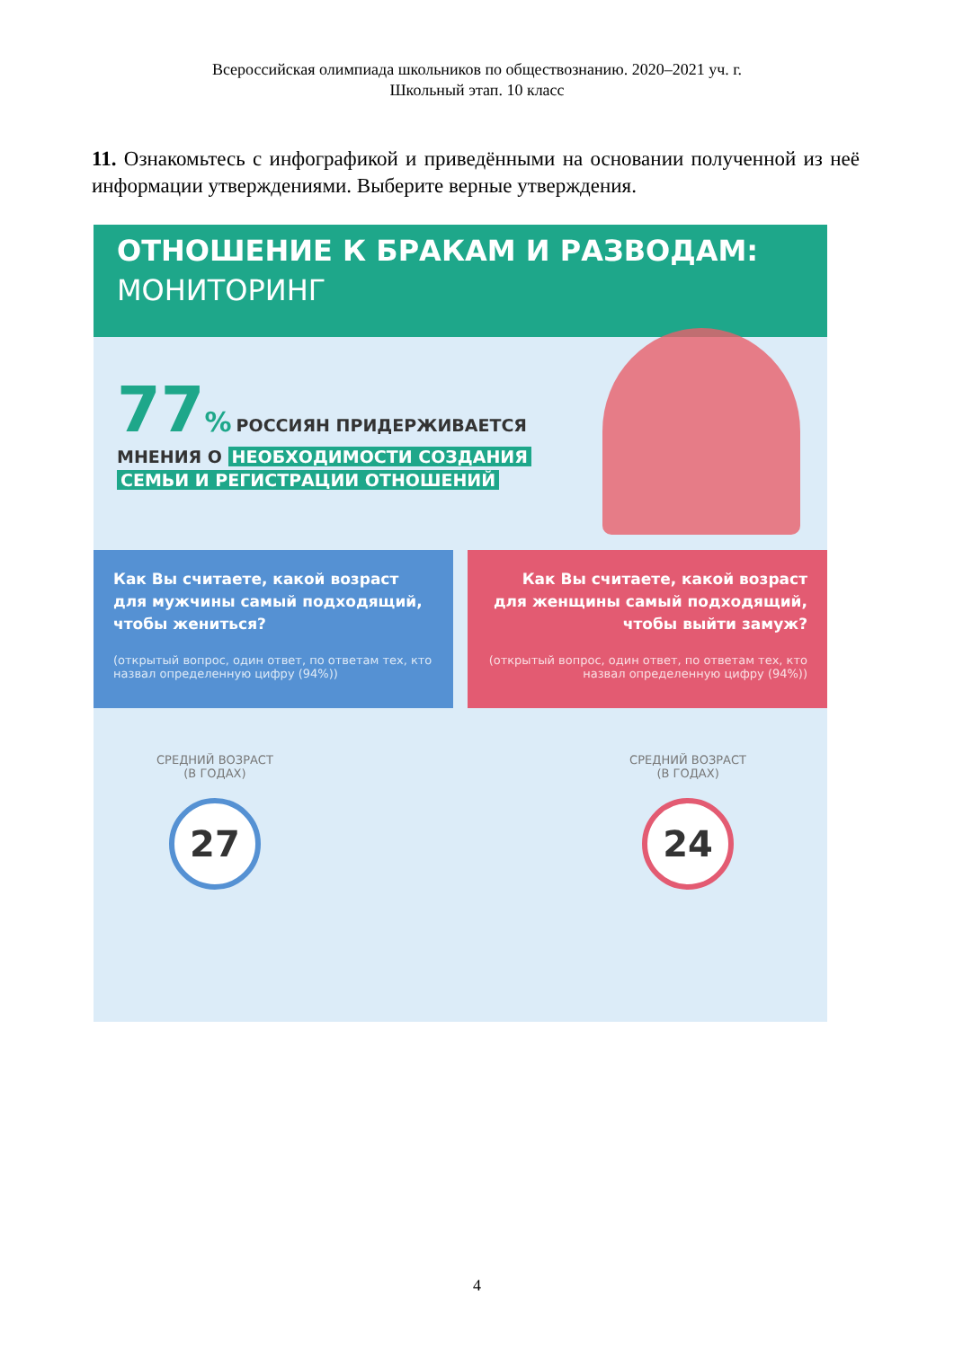Всероссийская олимпиада школьников по обществознанию. 2020–2021 уч. г.
Школьный этап. 10 класс
11. Ознакомьтесь с инфографикой и приведёнными на основании полученной из неё информации утверждениями. Выберите верные утверждения.
ОТНОШЕНИЕ К БРАКАМ И РАЗВОДАМ:
МОНИТОРИНГ
77% РОССИЯН ПРИДЕРЖИВАЕТСЯ
МНЕНИЯ О НЕОБХОДИМОСТИ СОЗДАНИЯ
СЕМЬИ И РЕГИСТРАЦИИ ОТНОШЕНИЙ
Как Вы считаете, какой возраст для мужчины самый подходящий, чтобы жениться?
(открытый вопрос, один ответ, по ответам тех, кто назвал определенную цифру (94%))
Как Вы считаете, какой возраст для женщины самый подходящий, чтобы выйти замуж?
(открытый вопрос, один ответ, по ответам тех, кто назвал определенную цифру (94%))
СРЕДНИЙ ВОЗРАСТ
(В ГОДАХ)
27
СРЕДНИЙ ВОЗРАСТ
(В ГОДАХ)
24
4